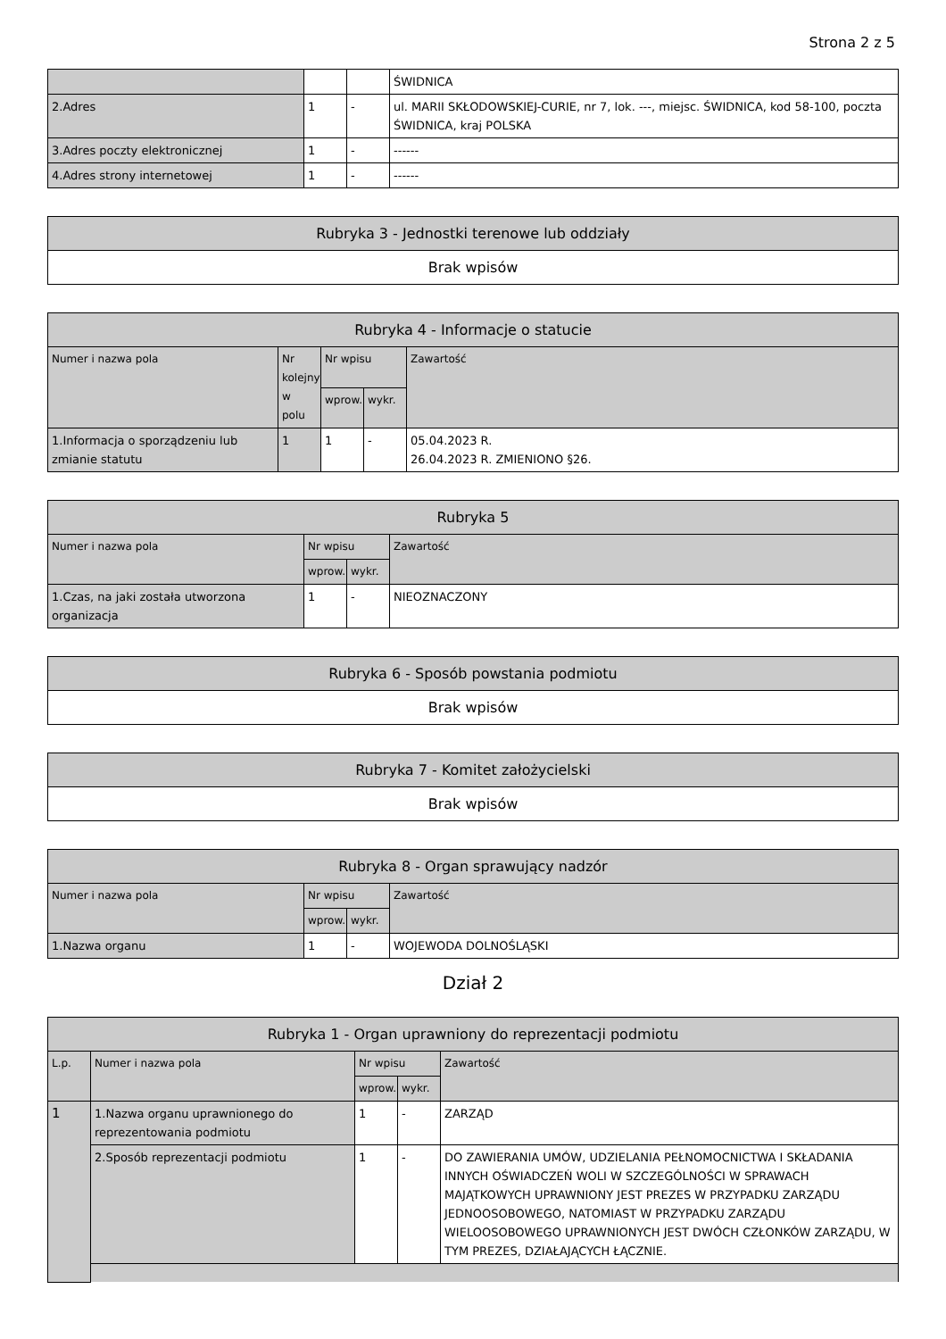Strona 2 z 5
| | | | ŚWIDNICA |
| 2.Adres | 1 | - | ul. MARII SKŁODOWSKIEJ-CURIE, nr 7, lok. ---, miejsc. ŚWIDNICA, kod 58-100, poczta ŚWIDNICA, kraj POLSKA |
| 3.Adres poczty elektronicznej | 1 | - | ------ |
| 4.Adres strony internetowej | 1 | - | ------ |
| Rubryka 3 - Jednostki terenowe lub oddziały |
| --- |
| Brak wpisów |
| Rubryka 4 - Informacje o statucie | | | | |
| --- | --- | --- | --- | --- |
| Numer i nazwa pola | Nr kolejny w polu | Nr wpisu | | Zawartość |
| | | wprow. | wykr. | |
| 1.Informacja o sporządzeniu lub zmianie statutu | 1 | 1 | - | 05.04.2023 R. 26.04.2023 R. ZMIENIONO §26. |
| Rubryka 5 | | | |
| --- | --- | --- | --- |
| Numer i nazwa pola | Nr wpisu | | Zawartość |
| | wprow. | wykr. | |
| 1.Czas, na jaki została utworzona organizacja | 1 | - | NIEOZNACZONY |
| Rubryka 6 - Sposób powstania podmiotu |
| --- |
| Brak wpisów |
| Rubryka 7 - Komitet założycielski |
| --- |
| Brak wpisów |
| Rubryka 8 - Organ sprawujący nadzór | | | |
| --- | --- | --- | --- |
| Numer i nazwa pola | Nr wpisu | | Zawartość |
| | wprow. | wykr. | |
| 1.Nazwa organu | 1 | - | WOJEWODA DOLNOŚLĄSKI |
Dział 2
| Rubryka 1 - Organ uprawniony do reprezentacji podmiotu | | | | |
| --- | --- | --- | --- | --- |
| L.p. | Numer i nazwa pola | Nr wpisu | | Zawartość |
| | | wprow. | wykr. | |
| 1 | 1.Nazwa organu uprawnionego do reprezentowania podmiotu | 1 | - | ZARZĄD |
| | 2.Sposób reprezentacji podmiotu | 1 | - | DO ZAWIERANIA UMÓW, UDZIELANIA PEŁNOMOCNICTWA I SKŁADANIA INNYCH OŚWIADCZEŃ WOLI W SZCZEGÓLNOŚCI W SPRAWACH MAJĄTKOWYCH UPRAWNIONY JEST PREZES W PRZYPADKU ZARZĄDU JEDNOOSOBOWEGO, NATOMIAST W PRZYPADKU ZARZĄDU WIELOOSOBOWEGO UPRAWNIONYCH JEST DWÓCH CZŁONKÓW ZARZĄDU, W TYM PREZES, DZIAŁAJĄCYCH ŁĄCZNIE. |